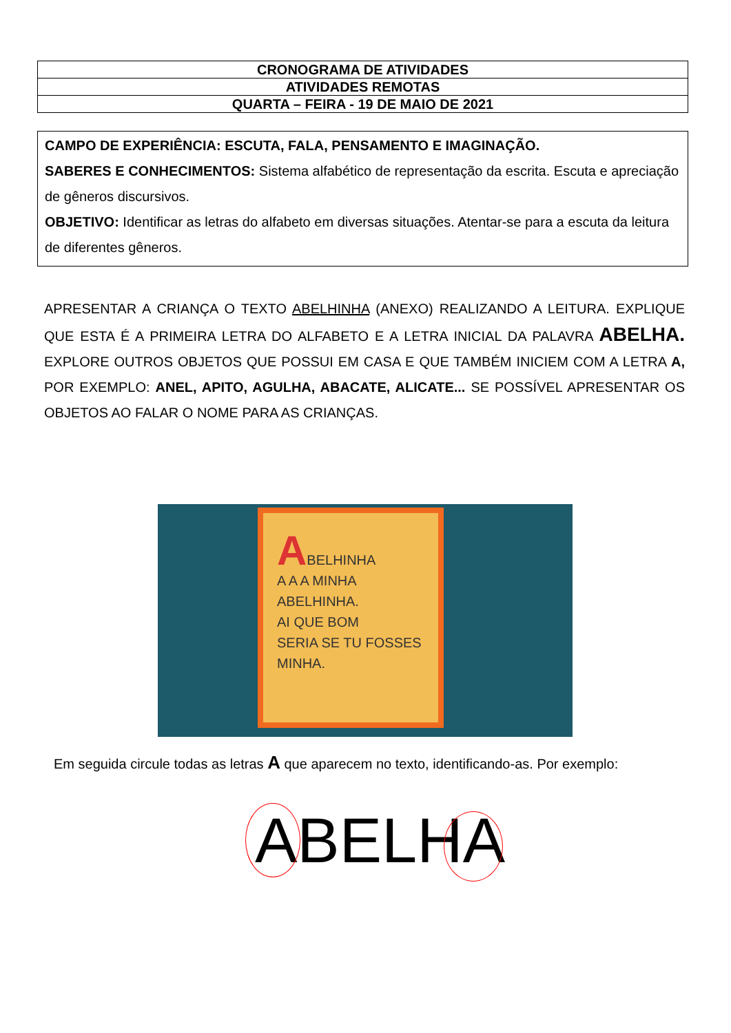| CRONOGRAMA DE ATIVIDADES |
| ATIVIDADES REMOTAS |
| QUARTA – FEIRA - 19 DE MAIO DE 2021 |
CAMPO DE EXPERIÊNCIA: ESCUTA, FALA, PENSAMENTO E IMAGINAÇÃO.
SABERES E CONHECIMENTOS: Sistema alfabético de representação da escrita. Escuta e apreciação de gêneros discursivos.
OBJETIVO: Identificar as letras do alfabeto em diversas situações. Atentar-se para a escuta da leitura de diferentes gêneros.
APRESENTAR A CRIANÇA O TEXTO ABELHINHA (ANEXO) REALIZANDO A LEITURA. EXPLIQUE QUE ESTA É A PRIMEIRA LETRA DO ALFABETO E A LETRA INICIAL DA PALAVRA ABELHA. EXPLORE OUTROS OBJETOS QUE POSSUI EM CASA E QUE TAMBÉM INICIEM COM A LETRA A, POR EXEMPLO: ANEL, APITO, AGULHA, ABACATE, ALICATE... SE POSSÍVEL APRESENTAR OS OBJETOS AO FALAR O NOME PARA AS CRIANÇAS.
ABELHINHA
A A A MINHA
ABELHINHA.
AI QUE BOM
SERIA SE TU FOSSES
MINHA.
Em seguida circule todas as letras A que aparecem no texto, identificando-as. Por exemplo:
ABELHA